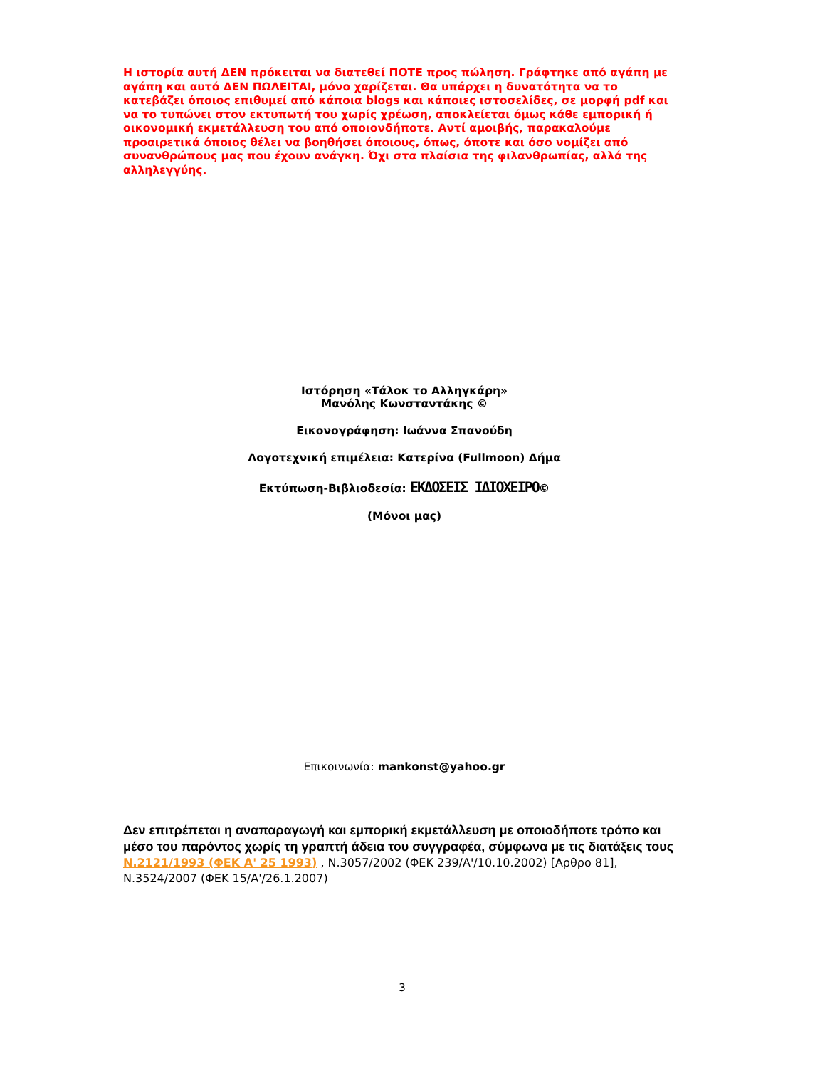Η ιστορία αυτή ΔΕΝ πρόκειται να διατεθεί ΠΟΤΕ προς πώληση. Γράφτηκε από αγάπη με αγάπη και αυτό ΔΕΝ ΠΩΛΕΙΤΑΙ, μόνο χαρίζεται. Θα υπάρχει η δυνατότητα να το κατεβάζει όποιος επιθυμεί από κάποια blogs και κάποιες ιστοσελίδες, σε μορφή pdf και να το τυπώνει στον εκτυπωτή του χωρίς χρέωση, αποκλείεται όμως κάθε εμπορική ή οικονομική εκμετάλλευση του από οποιονδήποτε. Αντί αμοιβής, παρακαλούμε προαιρετικά όποιος θέλει να βοηθήσει όποιους, όπως, όποτε και όσο νομίζει από συνανθρώπους μας που έχουν ανάγκη. Όχι στα πλαίσια της φιλανθρωπίας, αλλά της αλληλεγγύης.
Ιστόρηση «Τάλοκ το Αλληγκάρη»
Μανόλης Κωνσταντάκης ©
Εικονογράφηση: Ιωάννα Σπανούδη
Λογοτεχνική επιμέλεια: Κατερίνα (Fullmoon) Δήμα
Εκτύπωση-Βιβλιοδεσία: ΕΚΔΟΣΕΙΣ ΙΔΙΟΧΕΙΡΟ©
(Μόνοι μας)
Επικοινωνία: mankonst@yahoo.gr
Δεν επιτρέπεται η αναπαραγωγή και εμπορική εκμετάλλευση με οποιοδήποτε τρόπο και μέσο του παρόντος χωρίς τη γραπτή άδεια του συγγραφέα, σύμφωνα με τις διατάξεις τους N.2121/1993 (ΦΕΚ Α' 25 1993) , Ν.3057/2002 (ΦΕΚ 239/Α'/10.10.2002) [Αρθρο 81], Ν.3524/2007 (ΦΕΚ 15/Α'/26.1.2007)
3